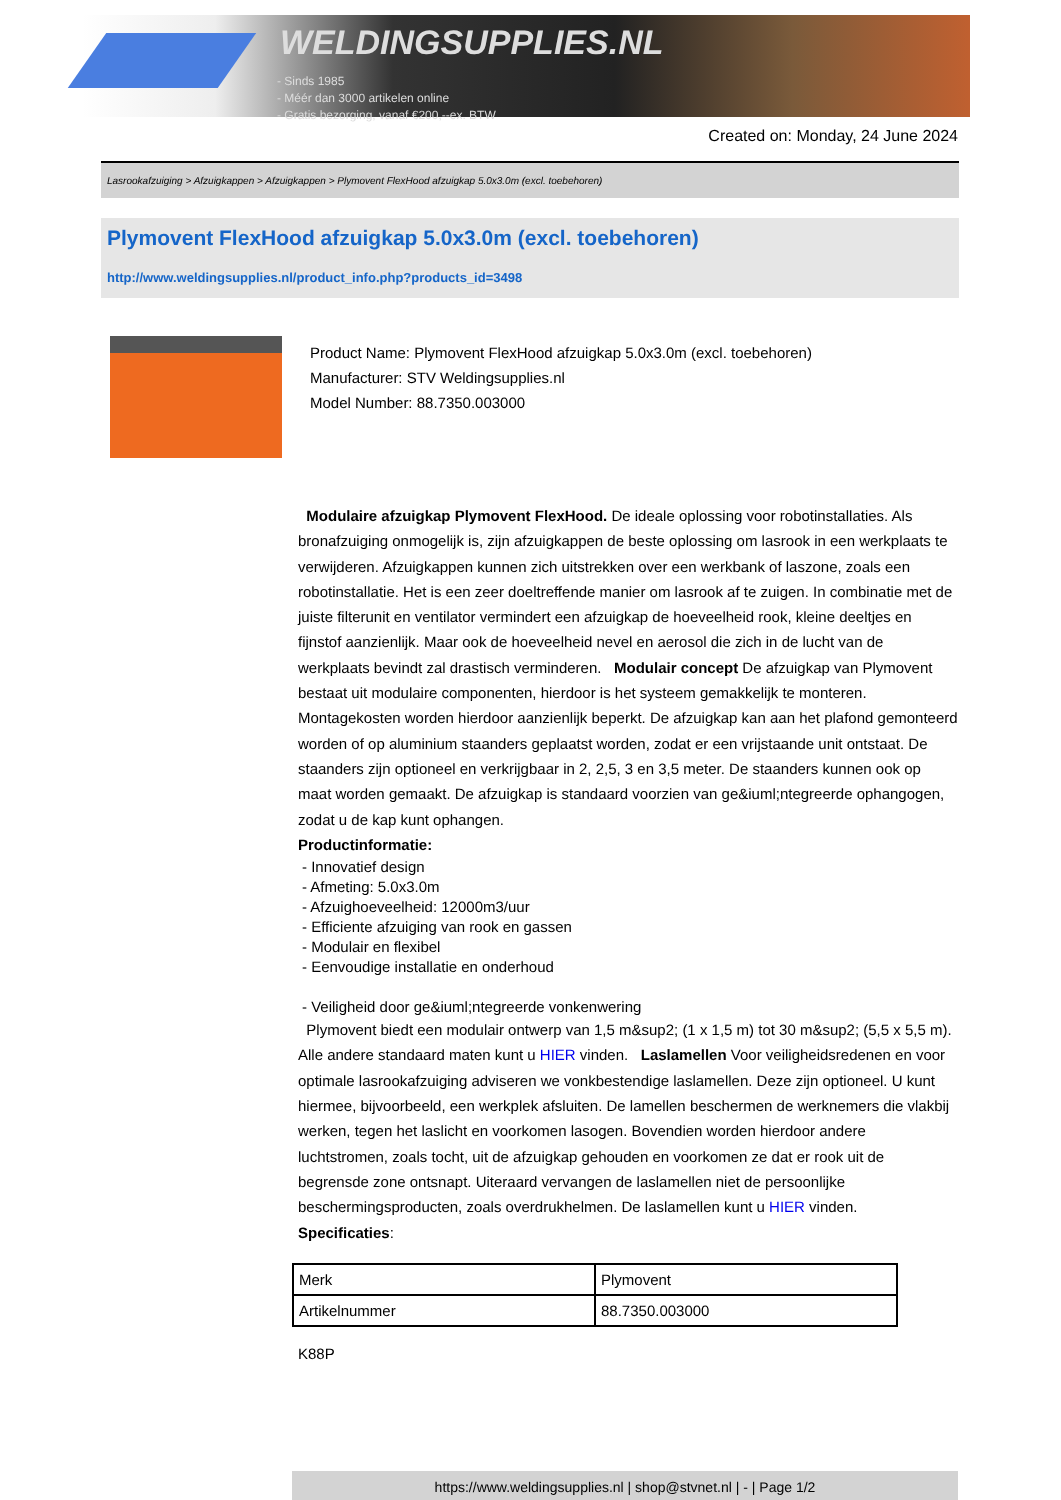WELDINGSUPPLIES.NL
- Sinds 1985
- Méér dan 3000 artikelen online
- Gratis bezorging, vanaf €200,--ex. BTW
Created on: Monday, 24 June 2024
Lasrookafzuiging > Afzuigkappen > Afzuigkappen > Plymovent FlexHood afzuigkap 5.0x3.0m (excl. toebehoren)
Plymovent FlexHood afzuigkap 5.0x3.0m (excl. toebehoren)
http://www.weldingsupplies.nl/product_info.php?products_id=3498
Product Name: Plymovent FlexHood afzuigkap 5.0x3.0m (excl. toebehoren)
Manufacturer: STV Weldingsupplies.nl
Model Number: 88.7350.003000
Modulaire afzuigkap Plymovent FlexHood. De ideale oplossing voor robotinstallaties. Als bronafzuiging onmogelijk is, zijn afzuigkappen de beste oplossing om lasrook in een werkplaats te verwijderen. Afzuigkappen kunnen zich uitstrekken over een werkbank of laszone, zoals een robotinstallatie. Het is een zeer doeltreffende manier om lasrook af te zuigen. In combinatie met de juiste filterunit en ventilator vermindert een afzuigkap de hoeveelheid rook, kleine deeltjes en fijnstof aanzienlijk. Maar ook de hoeveelheid nevel en aerosol die zich in de lucht van de werkplaats bevindt zal drastisch verminderen. Modulair concept De afzuigkap van Plymovent bestaat uit modulaire componenten, hierdoor is het systeem gemakkelijk te monteren. Montagekosten worden hierdoor aanzienlijk beperkt. De afzuigkap kan aan het plafond gemonteerd worden of op aluminium staanders geplaatst worden, zodat er een vrijstaande unit ontstaat. De staanders zijn optioneel en verkrijgbaar in 2, 2,5, 3 en 3,5 meter. De staanders kunnen ook op maat worden gemaakt. De afzuigkap is standaard voorzien van ge&iuml;ntegreerde ophangogen, zodat u de kap kunt ophangen.
Productinformatie:
- Innovatief design
- Afmeting: 5.0x3.0m
- Afzuighoeveelheid: 12000m3/uur
- Efficiente afzuiging van rook en gassen
- Modulair en flexibel
- Eenvoudige installatie en onderhoud
- Veiligheid door ge&iuml;ntegreerde vonkenwering
Plymovent biedt een modulair ontwerp van 1,5 m&sup2; (1 x 1,5 m) tot 30 m&sup2; (5,5 x 5,5 m). Alle andere standaard maten kunt u HIER vinden. Laslamellen Voor veiligheidsredenen en voor optimale lasrookafzuiging adviseren we vonkbestendige laslamellen. Deze zijn optioneel. U kunt hiermee, bijvoorbeeld, een werkplek afsluiten. De lamellen beschermen de werknemers die vlakbij werken, tegen het laslicht en voorkomen lasogen. Bovendien worden hierdoor andere luchtstromen, zoals tocht, uit de afzuigkap gehouden en voorkomen ze dat er rook uit de begrensde zone ontsnapt. Uiteraard vervangen de laslamellen niet de persoonlijke beschermingsproducten, zoals overdrukhelmen. De laslamellen kunt u HIER vinden. Specificaties:
| Merk | Plymovent |
| Artikelnummer | 88.7350.003000 |
K88P
https://www.weldingsupplies.nl | shop@stvnet.nl | - | Page 1/2